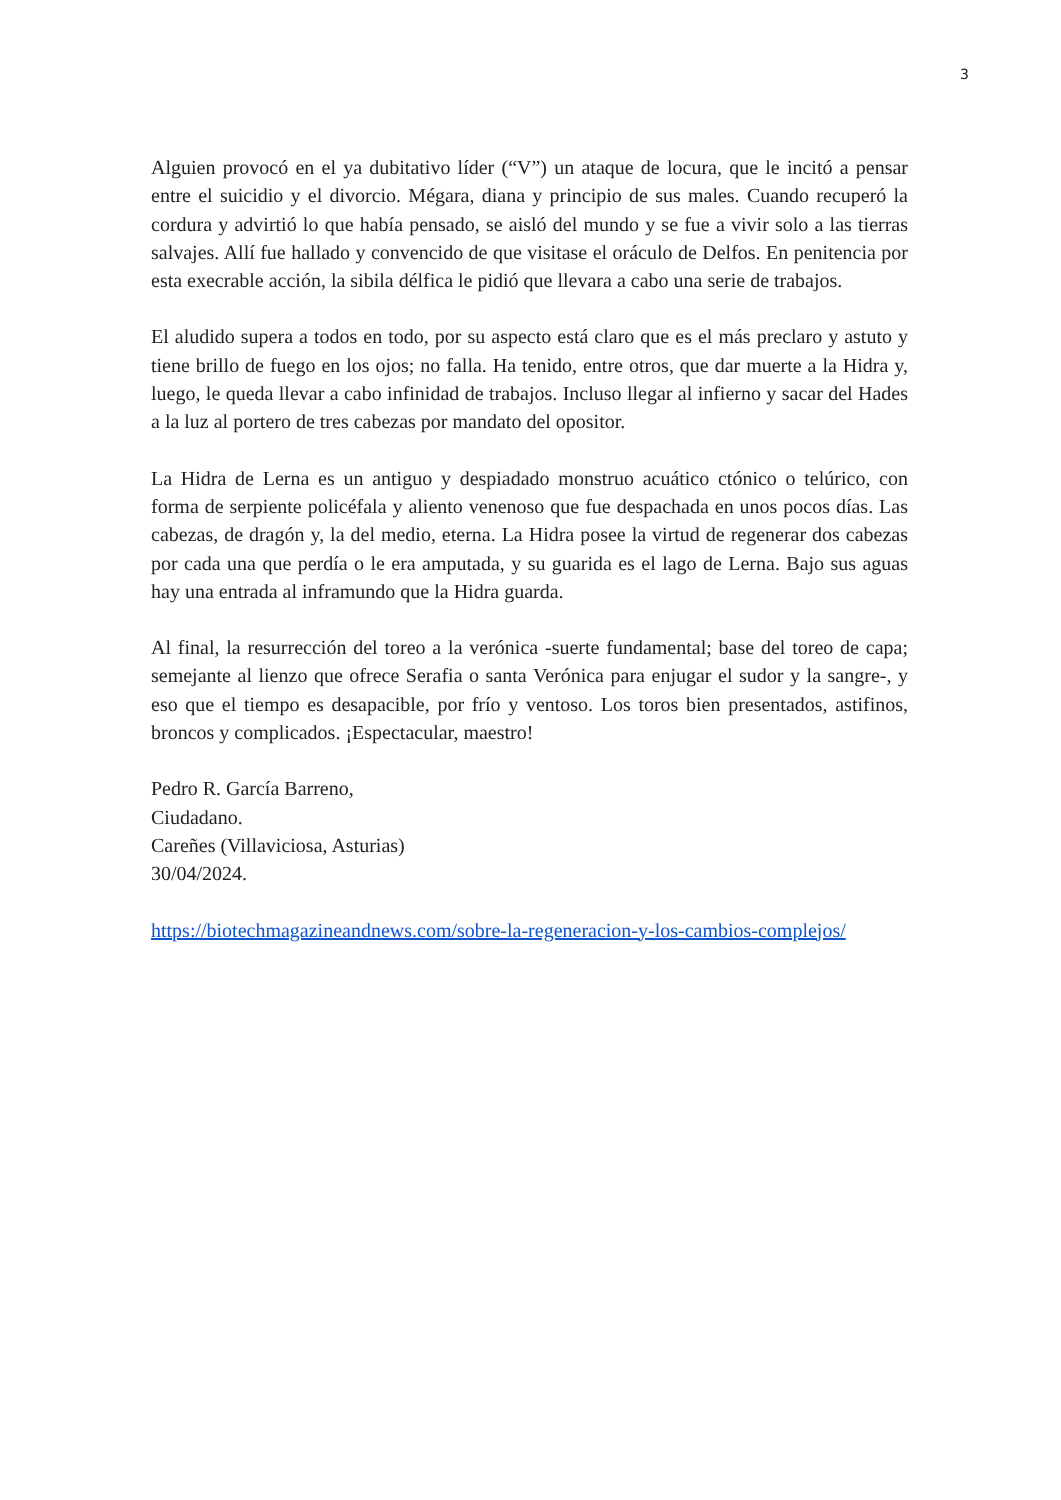3
Alguien provocó en el ya dubitativo líder (“V”) un ataque de locura, que le incitó a pensar entre el suicidio y el divorcio. Mégara, diana y principio de sus males. Cuando recuperó la cordura y advirtió lo que había pensado, se aisló del mundo y se fue a vivir solo a las tierras salvajes. Allí fue hallado y convencido de que visitase el oráculo de Delfos. En penitencia por esta execrable acción, la sibila délfica le pidió que llevara a cabo una serie de trabajos.
El aludido supera a todos en todo, por su aspecto está claro que es el más preclaro y astuto y tiene brillo de fuego en los ojos; no falla. Ha tenido, entre otros, que dar muerte a la Hidra y, luego, le queda llevar a cabo infinidad de trabajos. Incluso llegar al infierno y sacar del Hades a la luz al portero de tres cabezas por mandato del opositor.
La Hidra de Lerna es un antiguo y despiadado monstruo acuático ctónico o telúrico, con forma de serpiente policéfala y aliento venenoso que fue despachada en unos pocos días. Las cabezas, de dragón y, la del medio, eterna. La Hidra posee la virtud de regenerar dos cabezas por cada una que perdía o le era amputada, y su guarida es el lago de Lerna. Bajo sus aguas hay una entrada al inframundo que la Hidra guarda.
Al final, la resurrección del toreo a la verónica -suerte fundamental; base del toreo de capa; semejante al lienzo que ofrece Serafia o santa Verónica para enjugar el sudor y la sangre-, y eso que el tiempo es desapacible, por frío y ventoso. Los toros bien presentados, astifinos, broncos y complicados. ¡Espectacular, maestro!
Pedro R. García Barreno,
Ciudadano.
Careñes (Villaviciosa, Asturias)
30/04/2024.
https://biotechmagazineandnews.com/sobre-la-regeneracion-y-los-cambios-complejos/